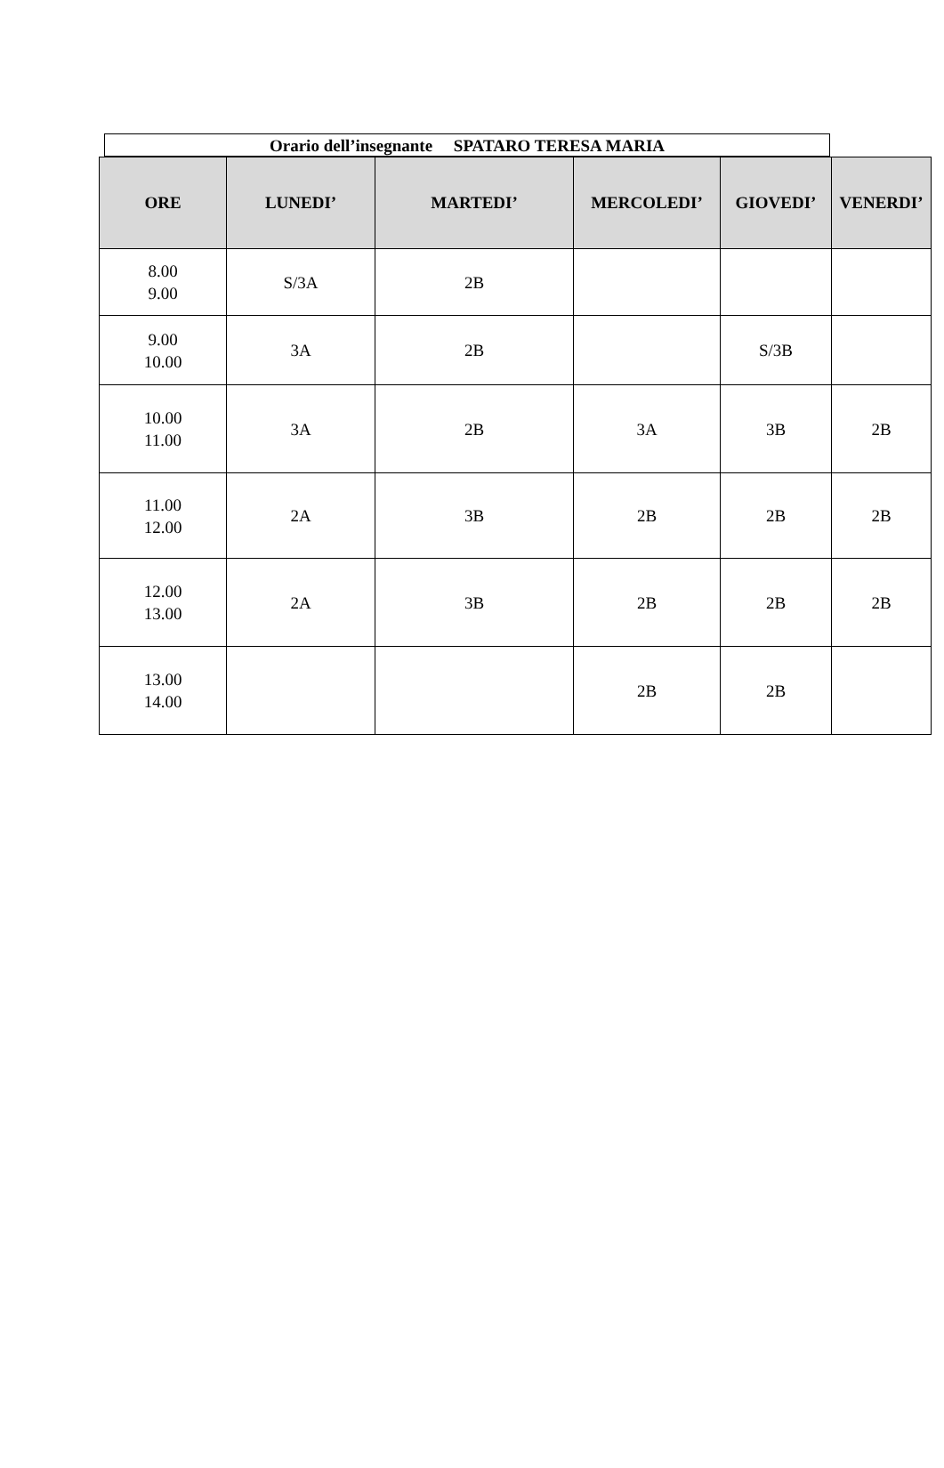Orario dell’insegnante SPATARO TERESA MARIA
| ORE | LUNEDI’ | MARTEDI’ | MERCOLEDI’ | GIOVEDI’ | VENERDI’ |
| --- | --- | --- | --- | --- | --- |
| 8.00 9.00 | S/3A | 2B | | | |
| 9.00 10.00 | 3A | 2B | | S/3B | |
| 10.00 11.00 | 3A | 2B | 3A | 3B | 2B |
| 11.00 12.00 | 2A | 3B | 2B | 2B | 2B |
| 12.00 13.00 | 2A | 3B | 2B | 2B | 2B |
| 13.00 14.00 | | | 2B | 2B | |